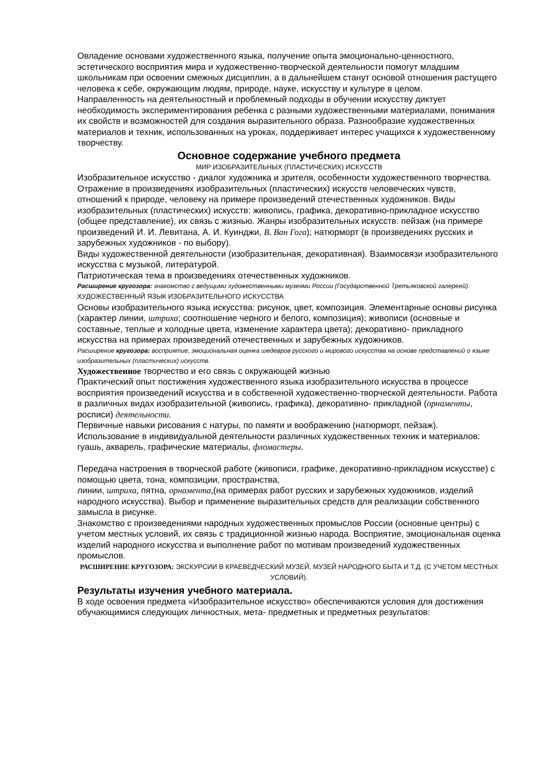Овладение основами художественного языка, получение опыта эмоционально-ценностного, эстетического восприятия мира и художественно-творческой деятельности помогут младшим школьникам при освоении смежных дисциплин, а в дальнейшем станут основой отношения растущего человека к себе, окружающим людям, природе, науке, искусству и культуре в целом.
Направленность на деятельностный и проблемный подходы в обучении искусству диктует необходимость экспериментирования ребенка с разными художественными материалами, понимания их свойств и возможностей для создания выразительного образа. Разнообразие художественных материалов и техник, использованных на уроках, поддерживает интерес учащихся к художественному творчеству.
Основное содержание учебного предмета
МИР ИЗОБРАЗИТЕЛЬНЫХ (ПЛАСТИЧЕСКИХ) ИСКУССТВ
Изобразительное искусство - диалог художника и зрителя, особенности художественного творчества. Отражение в произведениях изобразительных (пластических) искусств человеческих чувств, отношений к природе, человеку на примере произведений отечественных художников. Виды изобразительных (пластических) искусств: живопись, графика, декоративно-прикладное искусство (общее представление), их связь с жизнью. Жанры изобразительных искусств: пейзаж (на примере произведений И. И. Левитана, А. И. Куинджи, В. Ван Гога); натюрморт (в произведениях русских и зарубежных художников - по выбору).
Виды художественной деятельности (изобразительная, декоративная). Взаимосвязи изобразительного искусства с музыкой, литературой.
Патриотическая тема в произведениях отечественных художников.
Расширение кругозора: знакомство с ведущими художественными музеями России (Государственной Третьяковской галереей).
ХУДОЖЕСТВЕННЫЙ ЯЗЫК ИЗОБРАЗИТЕЛЬНОГО ИСКУССТВА
Основы изобразительного языка искусства: рисунок, цвет, композиция. Элементарные основы рисунка (характер линии, штриха; соотношение черного и белого, композиция); живописи (основные и составные, теплые и холодные цвета, изменение характера цвета); декоративно- прикладного искусства на примерах произведений отечественных и зарубежных художников.
Расширение кругозора: восприятие, эмоциональная оценка шедевров русского и мирового искусства на основе представлений о языке изобразительных (пластических) искусств.
Художественное творчество и его связь с окружающей жизнью
Практический опыт постижения художественного языка изобразительного искусства в процессе восприятия произведений искусства и в собственной художественно-творческой деятельности. Работа в различных видах изобразительной (живопись, графика), декоративно- прикладной (орнаменты, росписи) деятельности.
Первичные навыки рисования с натуры, по памяти и воображению (натюрморт, пейзаж). Использование в индивидуальной деятельности различных художественных техник и материалов: гуашь, акварель, графические материалы, фломастеры.
Передача настроения в творческой работе (живописи, графике, декоративно-прикладном искусстве) с помощью цвета, тона, композиции, пространства,
линии, штриха, пятна, орнамента,(на примерах работ русских и зарубежных художников, изделий народного искусства). Выбор и применение выразительных средств для реализации собственного замысла в рисунке.
Знакомство с произведениями народных художественных промыслов России (основные центры) с учетом местных условий, их связь с традиционной жизнью народа. Восприятие, эмоциональная оценка изделий народного искусства и выполнение работ по мотивам произведений художественных промыслов.
РАСШИРЕНИЕ КРУГОЗОРА: ЭКСКУРСИИ В КРАЕВЕДЧЕСКИЙ МУЗЕЙ, МУЗЕЙ НАРОДНОГО БЫТА И Т.Д. (С УЧЕТОМ МЕСТНЫХ УСЛОВИЙ).
Результаты изучения учебного материала.
В ходе освоения предмета «Изобразительное искусство» обеспечиваются условия для достижения обучающимися следующих личностных, мета- предметных и предметных результатов: